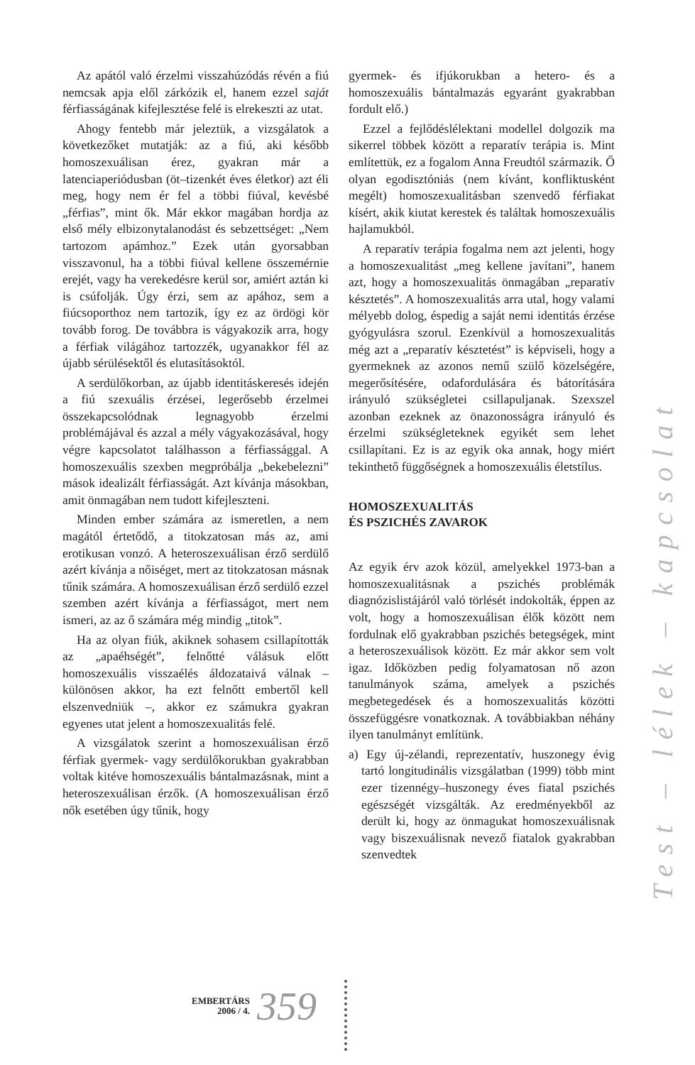Az apától való érzelmi visszahúzódás révén a fiú nemcsak apja elől zárkózik el, hanem ezzel saját férfiasságának kifejlesztése felé is elrekeszti az utat.
Ahogy fentebb már jeleztük, a vizsgálatok a következőket mutatják: az a fiú, aki később homoszexuálisan érez, gyakran már a latenciaperiódusban (öt–tizenkét éves életkor) azt éli meg, hogy nem ér fel a többi fiúval, kevésbé „férfias”, mint ők. Már ekkor magában hordja az első mély elbizonytalanodást és sebzettséget: „Nem tartozom apámhoz.” Ezek után gyorsabban visszavonul, ha a többi fiúval kellene összemérnie erejét, vagy ha verekedésre kerül sor, amiért aztán ki is csúfolják. Úgy érzi, sem az apához, sem a fiúcsoporthoz nem tartozik, így ez az ördögi kör tovább forog. De továbbra is vágyakozik arra, hogy a férfiak világához tartozzék, ugyanakkor fél az újabb sérülésektől és elutasításoktól.
A serdülőkorban, az újabb identitáskeresés idején a fiú szexuális érzései, legerősebb érzelmei összekapcsolódnak legnagyobb érzelmi problémájával és azzal a mély vágyakozásával, hogy végre kapcsolatot találhasson a férfiassággal. A homoszexuális szexben megpróbálja „bekebelezni” mások idealizált férfiasságát. Azt kívánja másokban, amit önmagában nem tudott kifejleszteni.
Minden ember számára az ismeretlen, a nem magától értetődő, a titokzatosan más az, ami erotikusan vonzó. A heteroszexuálisan érző serdülő azért kívánja a nőiséget, mert az titokzatosan másnak tűnik számára. A homoszexuálisan érző serdülő ezzel szemben azért kívánja a férfiasságot, mert nem ismeri, az az ő számára még mindig „titok”.
Ha az olyan fiúk, akiknek sohasem csillapították az „apaéhségét”, felnőtté válásuk előtt homoszexuális visszaélés áldozataivá válnak – különösen akkor, ha ezt felnőtt embertől kell elszenvedniük –, akkor ez számukra gyakran egyenes utat jelent a homoszexualitás felé.
A vizsgálatok szerint a homoszexuálisan érző férfiak gyermek- vagy serdülőkorukban gyakrabban voltak kitéve homoszexuális bántalmazásnak, mint a heteroszexuálisan érzők. (A homoszexuálisan érző nők esetében úgy tűnik, hogy
gyermek- és ifjúkorukban a hetero- és a homoszexuális bántalmazás egyaránt gyakrabban fordult elő.)
Ezzel a fejlődéslélektani modellel dolgozik ma sikerrel többek között a reparatív terápia is. Mint említettük, ez a fogalom Anna Freudtól származik. Ő olyan egodisztóniás (nem kívánt, konfliktusként megélt) homoszexualitásban szenvedő férfiakat kísért, akik kiutat kerestek és találtak homoszexuális hajlamukból.
A reparatív terápia fogalma nem azt jelenti, hogy a homoszexualitást „meg kellene javítani”, hanem azt, hogy a homoszexualitás önmagában „reparatív késztetés”. A homoszexualitás arra utal, hogy valami mélyebb dolog, éspedig a saját nemi identitás érzése gyógyulásra szorul. Ezenkívül a homoszexualitás még azt a „reparatív késztetést” is képviseli, hogy a gyermeknek az azonos nemű szülő közelségére, megerősítésére, odafordulására és bátorítására irányuló szükségletei csillapuljanak. Szexszel azonban ezeknek az önazonosságra irányuló és érzelmi szükségleteknek egyikét sem lehet csillapítani. Ez is az egyik oka annak, hogy miért tekinthető függőségnek a homoszexuális életstílus.
HOMOSZEXUALITÁS
ÉS PSZICHÉS ZAVAROK
Az egyik érv azok közül, amelyekkel 1973-ban a homoszexualitásnak a pszichés problémák diagnózislistájáról való törlését indokolták, éppen az volt, hogy a homoszexuálisan élők között nem fordulnak elő gyakrabban pszichés betegségek, mint a heteroszexuálisok között. Ez már akkor sem volt igaz. Időközben pedig folyamatosan nő azon tanulmányok száma, amelyek a pszichés megbetegedések és a homoszexualitás közötti összefüggésre vonatkoznak. A továbbiakban néhány ilyen tanulmányt említünk.
a) Egy új-zélandi, reprezentatív, huszonegy évig tartó longitudinális vizsgálatban (1999) több mint ezer tizennégy–huszonegy éves fiatal pszichés egészségét vizsgálták. Az eredményekből az derült ki, hogy az önmagukat homoszexuálisnak vagy biszexuálisnak nevező fiatalok gyakrabban szenvedtek
Test – lélek – kapcsolat
EMBERTÁRS
2006 / 4.
359